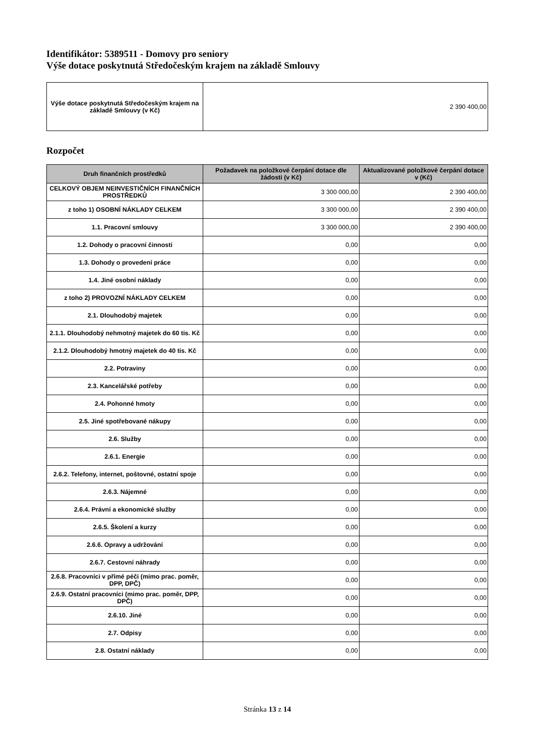Identifikátor: 5389511 - Domovy pro seniory
Výše dotace poskytnutá Středočeským krajem na základě Smlouvy
| Výše dotace poskytnutá Středočeským krajem na základě Smlouvy (v Kč) | 2 390 400,00 |
Rozpočet
| Druh finančních prostředků | Požadavek na položkové čerpání dotace dle žádosti (v Kč) | Aktualizované položkové čerpání dotace v (Kč) |
| --- | --- | --- |
| CELKOVÝ OBJEM NEINVESTIČNÍCH FINANČNÍCH PROSTŘEDKŮ | 3 300 000,00 | 2 390 400,00 |
| z toho 1) OSOBNÍ NÁKLADY CELKEM | 3 300 000,00 | 2 390 400,00 |
| 1.1. Pracovní smlouvy | 3 300 000,00 | 2 390 400,00 |
| 1.2. Dohody o pracovní činnosti | 0,00 | 0,00 |
| 1.3. Dohody o provedení práce | 0,00 | 0,00 |
| 1.4. Jiné osobní náklady | 0,00 | 0,00 |
| z toho 2) PROVOZNÍ NÁKLADY CELKEM | 0,00 | 0,00 |
| 2.1. Dlouhodobý majetek | 0,00 | 0,00 |
| 2.1.1. Dlouhodobý nehmotný majetek do 60 tis. Kč | 0,00 | 0,00 |
| 2.1.2. Dlouhodobý hmotný majetek do 40 tis. Kč | 0,00 | 0,00 |
| 2.2. Potraviny | 0,00 | 0,00 |
| 2.3. Kancelářské potřeby | 0,00 | 0,00 |
| 2.4. Pohonné hmoty | 0,00 | 0,00 |
| 2.5. Jiné spotřebované nákupy | 0,00 | 0,00 |
| 2.6. Služby | 0,00 | 0,00 |
| 2.6.1. Energie | 0,00 | 0,00 |
| 2.6.2. Telefony, internet, poštovné, ostatní spoje | 0,00 | 0,00 |
| 2.6.3. Nájemné | 0,00 | 0,00 |
| 2.6.4. Právní a ekonomické služby | 0,00 | 0,00 |
| 2.6.5. Školení a kurzy | 0,00 | 0,00 |
| 2.6.6. Opravy a udržování | 0,00 | 0,00 |
| 2.6.7. Cestovní náhrady | 0,00 | 0,00 |
| 2.6.8. Pracovníci v přímé péči (mimo prac. poměr, DPP, DPČ) | 0,00 | 0,00 |
| 2.6.9. Ostatní pracovníci (mimo prac. poměr, DPP, DPČ) | 0,00 | 0,00 |
| 2.6.10. Jiné | 0,00 | 0,00 |
| 2.7. Odpisy | 0,00 | 0,00 |
| 2.8. Ostatní náklady | 0,00 | 0,00 |
Stránka 13 z 14